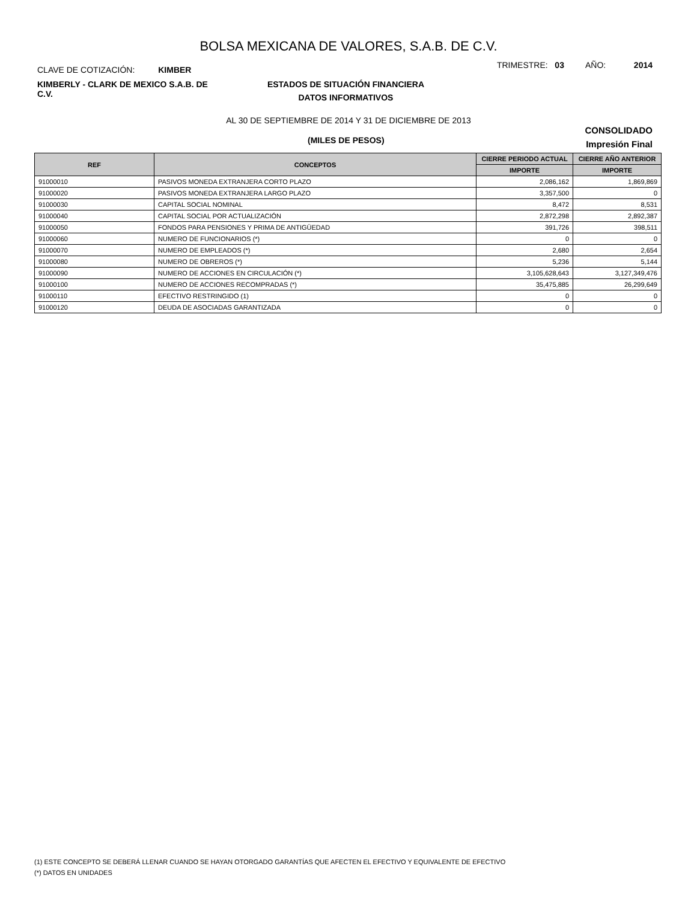BOLSA MEXICANA DE VALORES, S.A.B. DE C.V.
CLAVE DE COTIZACIÓN: KIMBER
TRIMESTRE: 03 AÑO: 2014
KIMBERLY - CLARK DE MEXICO S.A.B. DE C.V.
ESTADOS DE SITUACIÓN FINANCIERA
DATOS INFORMATIVOS
AL 30 DE SEPTIEMBRE DE 2014 Y 31 DE DICIEMBRE DE 2013
CONSOLIDADO
(MILES DE PESOS)
Impresión Final
| REF | CONCEPTOS | CIERRE PERIODO ACTUAL | CIERRE AÑO ANTERIOR |
| --- | --- | --- | --- |
| | | IMPORTE | IMPORTE |
| 91000010 | PASIVOS MONEDA EXTRANJERA CORTO PLAZO | 2,086,162 | 1,869,869 |
| 91000020 | PASIVOS MONEDA EXTRANJERA LARGO PLAZO | 3,357,500 | 0 |
| 91000030 | CAPITAL SOCIAL NOMINAL | 8,472 | 8,531 |
| 91000040 | CAPITAL SOCIAL POR ACTUALIZACIÓN | 2,872,298 | 2,892,387 |
| 91000050 | FONDOS PARA PENSIONES Y PRIMA DE ANTIGÜEDAD | 391,726 | 398,511 |
| 91000060 | NUMERO DE FUNCIONARIOS (*) | 0 | 0 |
| 91000070 | NUMERO DE EMPLEADOS (*) | 2,680 | 2,654 |
| 91000080 | NUMERO DE OBREROS (*) | 5,236 | 5,144 |
| 91000090 | NUMERO DE ACCIONES EN CIRCULACIÓN (*) | 3,105,628,643 | 3,127,349,476 |
| 91000100 | NUMERO DE ACCIONES RECOMPRADAS (*) | 35,475,885 | 26,299,649 |
| 91000110 | EFECTIVO RESTRINGIDO (1) | 0 | 0 |
| 91000120 | DEUDA DE ASOCIADAS GARANTIZADA | 0 | 0 |
(1) ESTE CONCEPTO SE DEBERÁ LLENAR CUANDO SE HAYAN OTORGADO GARANTÍAS QUE AFECTEN EL EFECTIVO Y EQUIVALENTE DE EFECTIVO
(*) DATOS EN UNIDADES